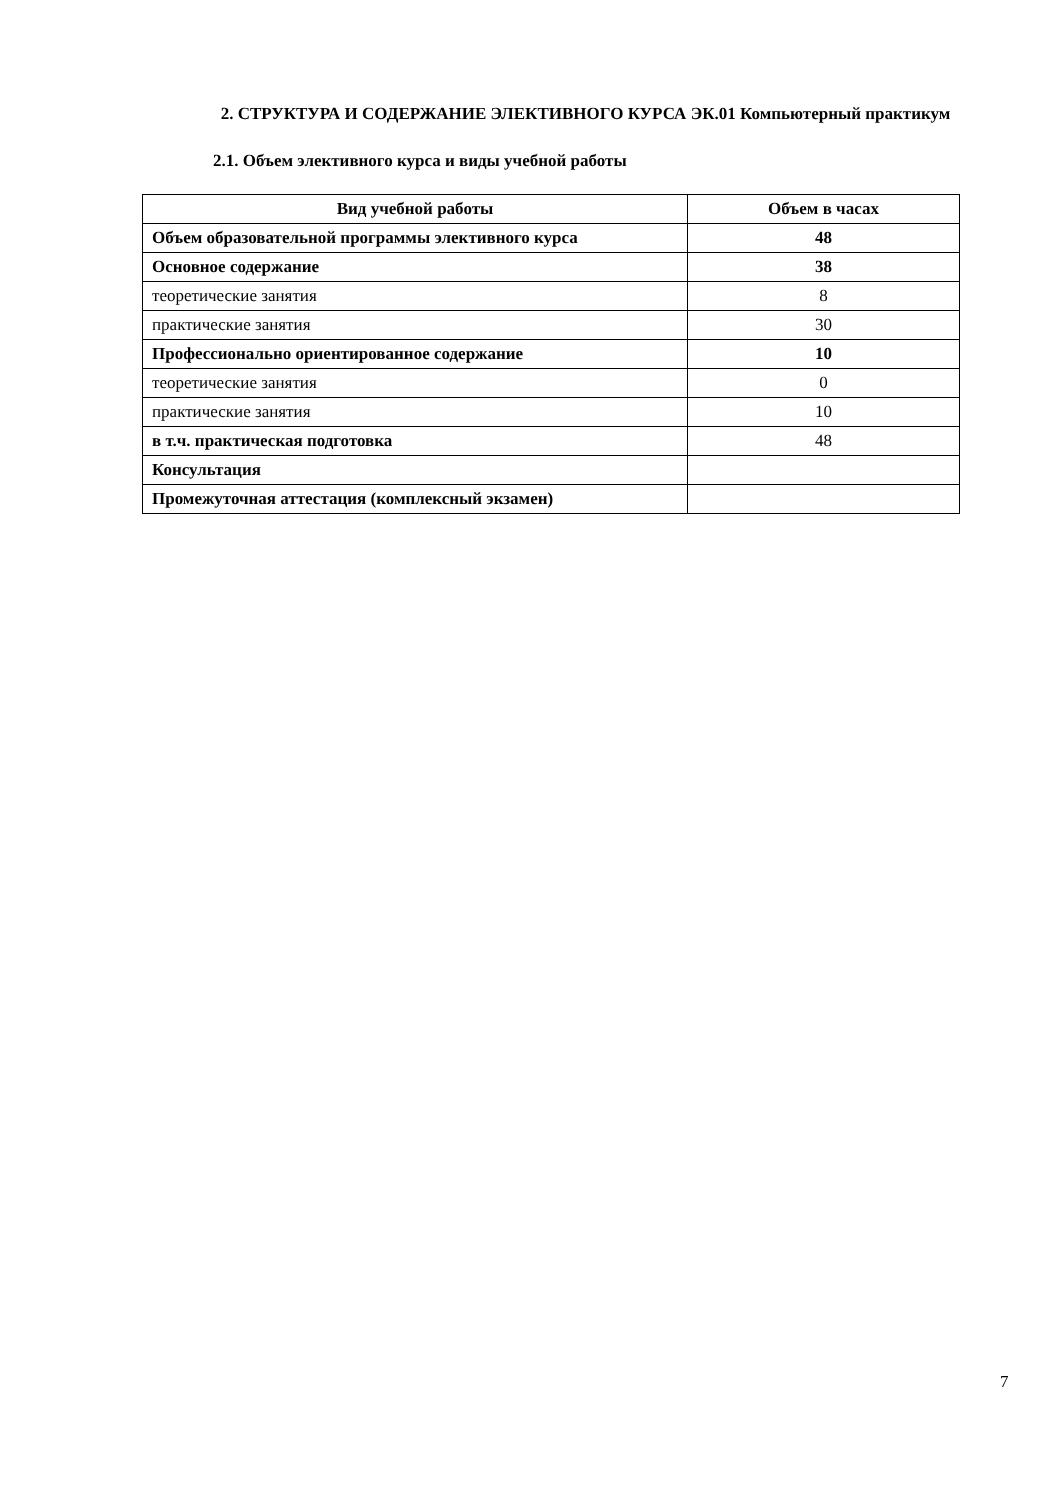2. СТРУКТУРА И СОДЕРЖАНИЕ ЭЛЕКТИВНОГО КУРСА ЭК.01 Компьютерный практикум
2.1. Объем элективного курса и виды учебной работы
| Вид учебной работы | Объем в часах |
| --- | --- |
| Объем образовательной программы элективного курса | 48 |
| Основное содержание | 38 |
| теоретические занятия | 8 |
| практические занятия | 30 |
| Профессионально ориентированное содержание | 10 |
| теоретические занятия | 0 |
| практические занятия | 10 |
| в т.ч. практическая подготовка | 48 |
| Консультация | |
| Промежуточная аттестация (комплексный экзамен) | |
7